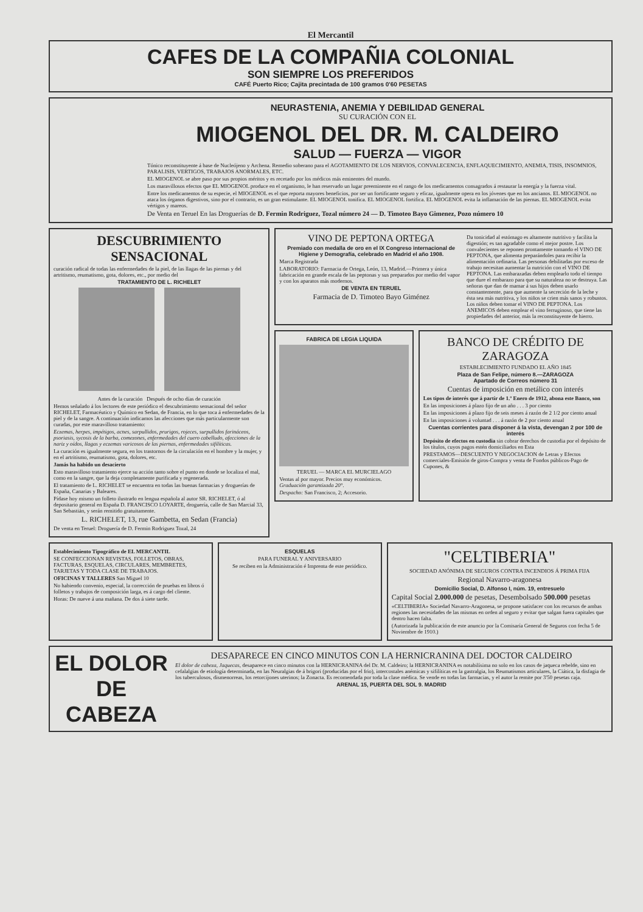El Mercantil
CAFES DE LA COMPAÑIA COLONIAL
SON SIEMPRE LOS PREFERIDOS
CAFÉ Puerto Rico; Cajita precintada de 100 gramos 0'60 PESETAS
NEURASTENIA, ANEMIA Y DEBILIDAD GENERAL
SU CURACIÓN CON EL
MIOGENOL DEL DR. M. CALDEIRO
SALUD — FUERZA — VIGOR
Tónico reconstituyente á base de Nucleójeno y Archena. Remedio soberano para el AGOTAMIENTO DE LOS NERVIOS, CONVALECENCIA, ENFLAQUECIMIENTO, ANEMIA, TISIS, INSOMNIOS, PARALISIS, VERTIGOS, TRABAJOS ANORMALES, ETC.
EL MIOGENOL se abre paso por sus propios méritos y es recetado por los médicos más eminentes del mundo.
Los maravillosos efectos que EL MIOGENOL produce en el organismo, le han reservado un lugar preeminente en el rango de los medicamentos consagrados á restaurar la energía y la fuerza vital.
Entre los medicamentos de su especie, el MIOGENOL es el que reporta mayores beneficios, por ser un fortificante seguro y eficaz, igualmente opera en los jóvenes que en los ancianos. EL MIOGENOL no ataca los órganos digestivos, sino por el contrario, es un gran estimulante. EL MIOGENOL tonifica. EL MIOGENOL fortifica. EL MIOGENOL evita la inflamación de las piernas. EL MIOGENOL evita vértigos y mareos.
De Venta en Teruel En las Droguerías de D. Fermin Rodriguez, Tozal número 24 — D. Timoteo Bayo Gimenez, Pozo número 10
DESCUBRIMIENTO SENSACIONAL
curación radical de todas las enfermedades de la piel, de las llagas de las piernas y del artritismo, reumatismo, gota, dolores, etc., por medio del
TRATAMIENTO DE L. RICHELET
Antes de la curación Después de ocho días de curación
Hemos señalado á los lectores de este periódico el descubrimiento sensacional del señor RICHELET, Farmacéutico y Químico en Sedan, de Francia, en lo que toca á enfermedades de la piel y de la sangre. A continuación indicamos las afecciones que más particularmente son curadas, por este maravilloso tratamiento:
Eczemas, herpes, impétigos, acnes, sarpullidos, prurigos, rojeces, surpullidos farináceos, psoriasis, sycosis de la barba, comezones, enfermedades del cuero cabelludo, afecciones de la nariz y oídos, llagas y eczemas varicosos de las piernas, enfermedades sifilíticas.
La curación es igualmente segura, en los trastornos de la circulación en el hombre y la mujer, y en el artritismo, reumatismo, gota, dolores, etc.
Jamás ha habido un desacierto
Esto maravilloso tratamiento ejerce su acción tanto sobre el punto en donde se localiza el mal, como en la sangre, que la deja completamente purificada y regenerada.
El tratamiento de L. RICHELET se encuentra en todas las buenas farmacias y droguerías de España, Canarias y Baleares.
Pídase hoy mismo un folleto ilustrado en lengua española al autor SR. RICHELET, ó al depositario general en España D. FRANCISCO LOYARTE, droguería, calle de San Marcial 33, San Sebastián, y serán remitido gratuitamente.
L. RICHELET, 13, rue Gambetta, en Sedan (Francia)
De venta en Teruel: Droguería de D. Fermin Rodriguez Tozal, 24
VINO DE PEPTONA ORTEGA
Premiado con medalla de oro en el IX Congreso internacional de Higiene y Demografía, celebrado en Madrid el año 1908.
Marca Registrada
LABORATORIO: Farmacia de Ortega, León, 13, Madrid.—Primera y única fabricación en grande escala de las peptonas y sus preparados por medio del vapor y con los aparatos más modernos.
DE VENTA EN TERUEL
Farmacia de D. Timoteo Bayo Giménez
Da tonicidad al estómago es altamente nutritivo y facilita la digestión; es tan agradable como el mejor postre. Los convalecientes se reponen prontamente tomando el VINO DE PEPTONA, que alimenta preparándoles para recibir la alimentación ordinaria. Las personas debilitadas por exceso de trabajo necesitan aumentar la nutrición con el VINO DE PEPTONA. Las embarazadas deben emplearlo todo el tiempo que dure el embarazo para que su naturaleza no se destruya. Las señoras que dan de mamar á sus hijos deben usarlo constantemente, para que aumente la secreción de la leche y ésta sea más nutritiva, y los niños se crien más sanos y robustos. Los niños deben tomar el VINO DE PEPTONA. Los ANEMICOS deben emplear el vino ferruginoso, que tiene las propiedades del anterior, más la reconstituyente de hierro.
FABRICA DE LEGIA LIQUIDA
TERUEL — MARCA EL MURCIELAGO
Ventas al por mayor. Precios muy económicos. Graduación garantizada 20°.
Despacho: San Francisco, 2; Accesorio.
BANCO DE CRÉDITO DE ZARAGOZA
ESTABLECIMIENTO FUNDADO EL AÑO 1845
Plaza de San Felipe, número 8.—ZARAGOZA
Apartado de Correos número 31
Cuentas de imposición en metálico con interés
Los tipos de interés que á partir de 1.º Enero de 1912, abona este Banco, son
En las imposiciones á plazo fijo de un año . . . 3 por ciento
En las imposiciones á plazo fijo de seis meses á razón de 2 1/2 por ciento anual
En las imposiciones á voluntad . . . á razón de 2 por ciento anual
Cuentas corrientes para disponer á la vista, devengan 2 por 100 de interés
Depósito de efectos en custodia sin cobrar derechos de custodia por el depósito de los títulos, cuyos pagos estén domiciliados en Esta
PRESTAMOS—DESCUENTO Y NEGOCIACION de Letras y Efectos comerciales-Emisión de giros-Compra y venta de Fondos públicos-Pago de Cupones, &
Establecimiento Tipográfico de EL MERCANTIL
SE CONFECCIONAN REVISTAS, FOLLETOS, OBRAS, FACTURAS, ESQUELAS, CIRCULARES, MEMBRETES, TARJETAS Y TODA CLASE DE TRABAJOS.
OFICINAS Y TALLERES San Miguel 10
No habiendo convenio, especial, la corrección de pruebas en libros ó folletos y trabajos de composición larga, es á cargo del cliente.
Horas: De nueve á una mañana. De dos á siete tarde.
ESQUELAS
PARA FUNERAL Y ANIVERSARIO
Se reciben en la Administración é Imprenta de este periódico.
"CELTIBERIA"
SOCIEDAD ANÓNIMA DE SEGUROS CONTRA INCENDIOS Á PRIMA FIJA
Regional Navarro-aragonesa
Domicilio Social, D. Alfonso I, núm. 19, entresuelo
Capital Social 2.000.000 de pesetas, Desembolsado 500.000 pesetas
«CELTIBERIA» Sociedad Navarro-Aragonesa, se propone satisfacer con los recursos de ambas regiones las necesidades de las mismas en orden al seguro y evitar que salgan fuera capitales que dentro hacen falta.
(Autorizada la publicación de este anuncio por la Comisaría General de Seguros con fecha 5 de Noviembre de 1910.)
EL DOLOR DE CABEZA
DESAPARECE EN CINCO MINUTOS CON LA HERNICRANINA DEL DOCTOR CALDEIRO
El dolor de cabeza, Jaquecas, desaparece en cinco minutos con la HERNICRANINA del Dr. M. Caldeiro; la HERNICRANINA es notabilísima no solo en los casos de jaqueca rebelde, sino en cefalalgias de etiología determinada, en las Neuralgias de á brigori (producidas por el frio), intercostales anémicas y sifilíticas en la gastralgia, los Reumatismos articulares, la Ciática, la disfagia de los tuberculosos, dismenorreas, los retorcijones uterinos; la Zonacta. Es recomendada por toda la clase médica. Se vende en todas las farmacias, y el autor la remite por 3'50 pesetas caja.
ARENAL 15, PUERTA DEL SOL 9. MADRID